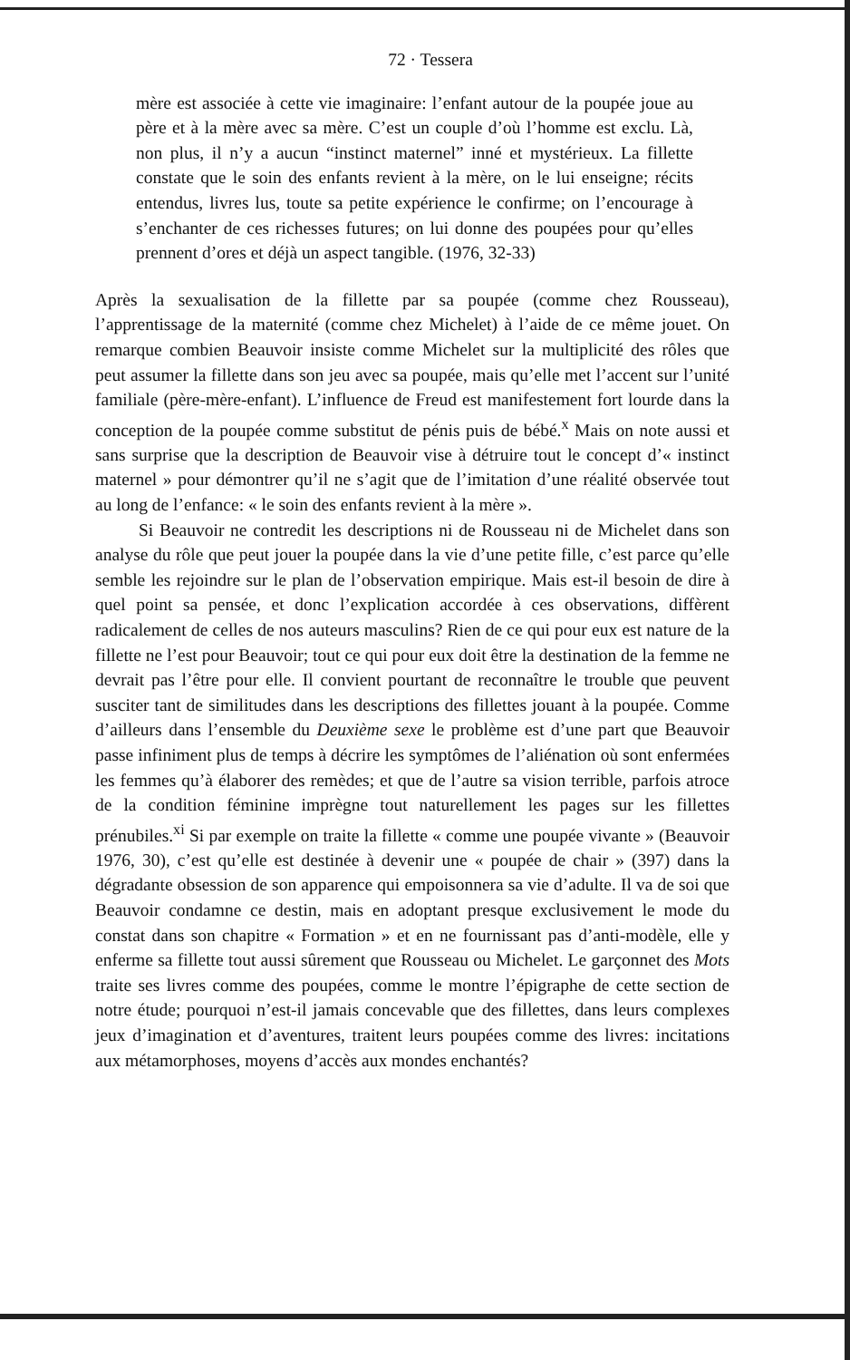72 · Tessera
mère est associée à cette vie imaginaire: l’enfant autour de la poupée joue au père et à la mère avec sa mère. C’est un couple d’où l’homme est exclu. Là, non plus, il n’y a aucun “instinct maternel” inné et mystérieux. La fillette constate que le soin des enfants revient à la mère, on le lui enseigne; récits entendus, livres lus, toute sa petite expérience le confirme; on l’encourage à s’enchanter de ces richesses futures; on lui donne des poupées pour qu’elles prennent d’ores et déjà un aspect tangible. (1976, 32-33)
Après la sexualisation de la fillette par sa poupée (comme chez Rousseau), l’apprentissage de la maternité (comme chez Michelet) à l’aide de ce même jouet. On remarque combien Beauvoir insiste comme Michelet sur la multiplicité des rôles que peut assumer la fillette dans son jeu avec sa poupée, mais qu’elle met l’accent sur l’unité familiale (père-mère-enfant). L’influence de Freud est manifestement fort lourde dans la conception de la poupée comme substitut de pénis puis de bébé.<sup>x</sup> Mais on note aussi et sans surprise que la description de Beauvoir vise à détruire tout le concept d’« instinct maternel » pour démontrer qu’il ne s’agit que de l’imitation d’une réalité observée tout au long de l’enfance: « le soin des enfants revient à la mère ».
Si Beauvoir ne contredit les descriptions ni de Rousseau ni de Michelet dans son analyse du rôle que peut jouer la poupée dans la vie d’une petite fille, c’est parce qu’elle semble les rejoindre sur le plan de l’observation empirique. Mais est-il besoin de dire à quel point sa pensée, et donc l’explication accordée à ces observations, diffèrent radicalement de celles de nos auteurs masculins? Rien de ce qui pour eux est nature de la fillette ne l’est pour Beauvoir; tout ce qui pour eux doit être la destination de la femme ne devrait pas l’être pour elle. Il convient pourtant de reconnaître le trouble que peuvent susciter tant de similitudes dans les descriptions des fillettes jouant à la poupée. Comme d’ailleurs dans l’ensemble du Deuxième sexe le problème est d’une part que Beauvoir passe infiniment plus de temps à décrire les symptômes de l’aliénation où sont enfermées les femmes qu’à élaborer des remèdes; et que de l’autre sa vision terrible, parfois atroce de la condition féminine imprègne tout naturellement les pages sur les fillettes prénubiles.<sup>xi</sup> Si par exemple on traite la fillette « comme une poupée vivante » (Beauvoir 1976, 30), c’est qu’elle est destinée à devenir une « poupée de chair » (397) dans la dégradante obsession de son apparence qui empoisonnera sa vie d’adulte. Il va de soi que Beauvoir condamne ce destin, mais en adoptant presque exclusivement le mode du constat dans son chapitre « Formation » et en ne fournissant pas d’anti-modèle, elle y enferme sa fillette tout aussi sûrement que Rousseau ou Michelet. Le garçonnet des Mots traite ses livres comme des poupées, comme le montre l’épigraphe de cette section de notre étude; pourquoi n’est-il jamais concevable que des fillettes, dans leurs complexes jeux d’imagination et d’aventures, traitent leurs poupées comme des livres: incitations aux métamorphoses, moyens d’accès aux mondes enchantés?